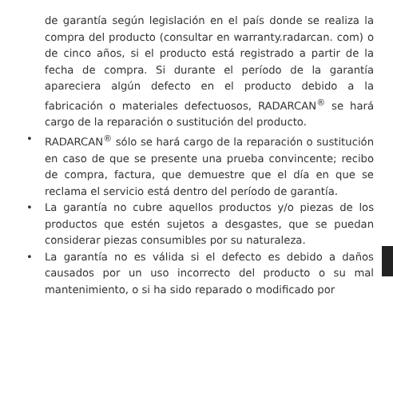de garantía según legislación en el país donde se realiza la compra del producto (consultar en warranty.radarcan. com) o de cinco años, si el producto está registrado a partir de la fecha de compra. Si durante el período de la garantía apareciera algún defecto en el producto debido a la fabricación o materiales defectuosos, RADARCAN<sup>®</sup> se hará cargo de la reparación o sustitución del producto.
• RADARCAN<sup>®</sup> sólo se hará cargo de la reparación o sustitución en caso de que se presente una prueba convincente; recibo de compra, factura, que demuestre que el día en que se reclama el servicio está dentro del período de garantía.
• La garantía no cubre aquellos productos y/o piezas de los productos que estén sujetos a desgastes, que se puedan considerar piezas consumibles por su naturaleza.
• La garantía no es válida si el defecto es debido a daños causados por un uso incorrecto del producto o su mal mantenimiento, o si ha sido reparado o modificado por